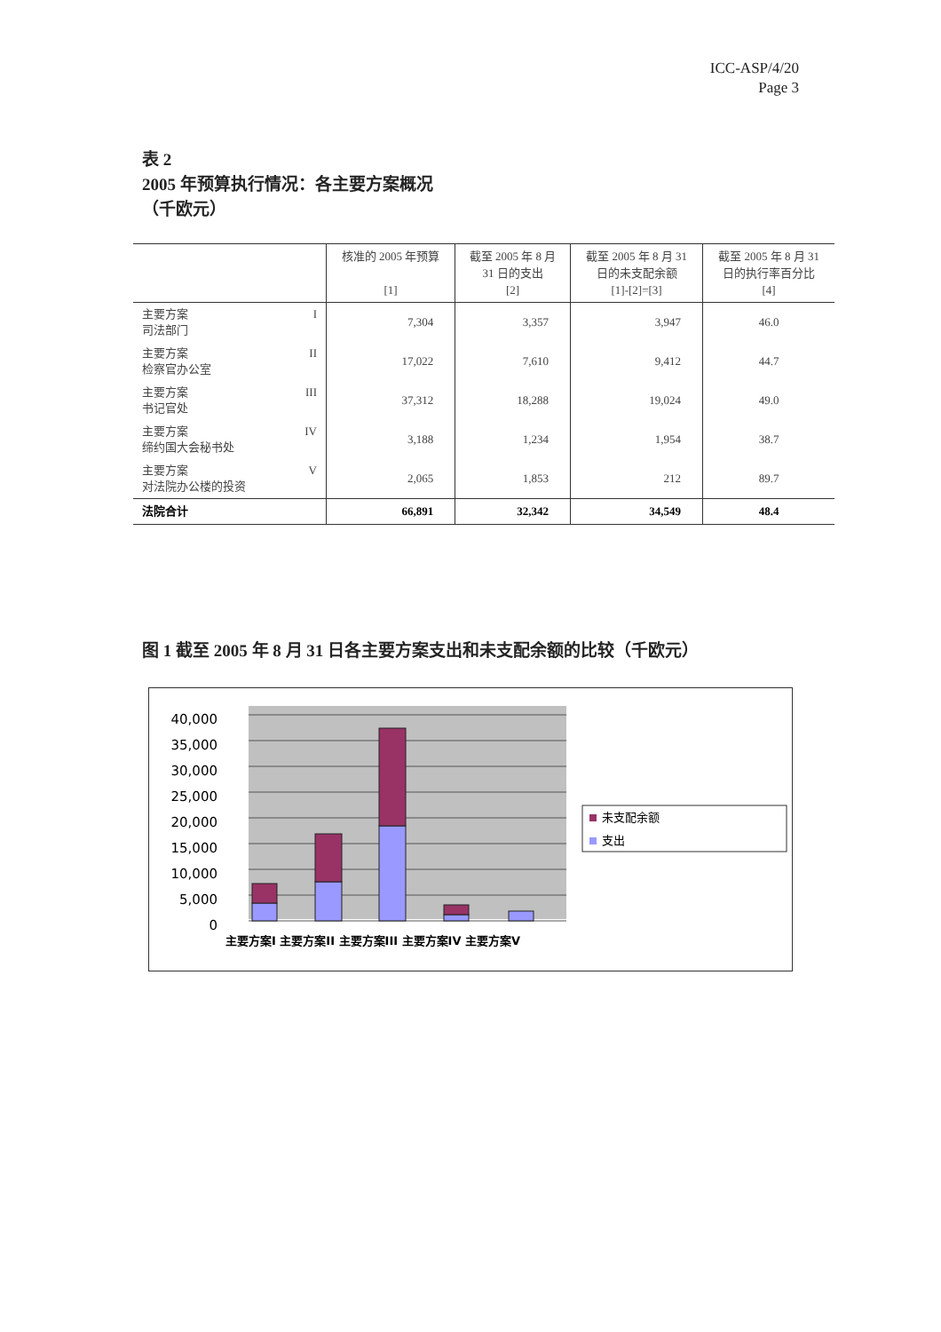ICC-ASP/4/20
Page 3
表 2
2005 年预算执行情况：各主要方案概况
（千欧元）
| | 核准的 2005 年预算 [1] | 截至 2005 年 8 月 31 日的支出 [2] | 截至 2005 年 8 月 31 日的未支配余额 [1]-[2]=[3] | 截至 2005 年 8 月 31 日的执行率百分比 [4] |
| --- | --- | --- | --- | --- |
| 主要方案 I 司法部门 | 7,304 | 3,357 | 3,947 | 46.0 |
| 主要方案 II 检察官办公室 | 17,022 | 7,610 | 9,412 | 44.7 |
| 主要方案 III 书记官处 | 37,312 | 18,288 | 19,024 | 49.0 |
| 主要方案 IV 缔约国大会秘书处 | 3,188 | 1,234 | 1,954 | 38.7 |
| 主要方案 V 对法院办公楼的投资 | 2,065 | 1,853 | 212 | 89.7 |
| 法院合计 | 66,891 | 32,342 | 34,549 | 48.4 |
图 1 截至 2005 年 8 月 31 日各主要方案支出和未支配余额的比较（千欧元）
0
5,000
10,000
15,000
20,000
25,000
30,000
35,000
40,000
主要方案I 主要方案II 主要方案III 主要方案IV 主要方案V
未支配余额
支出